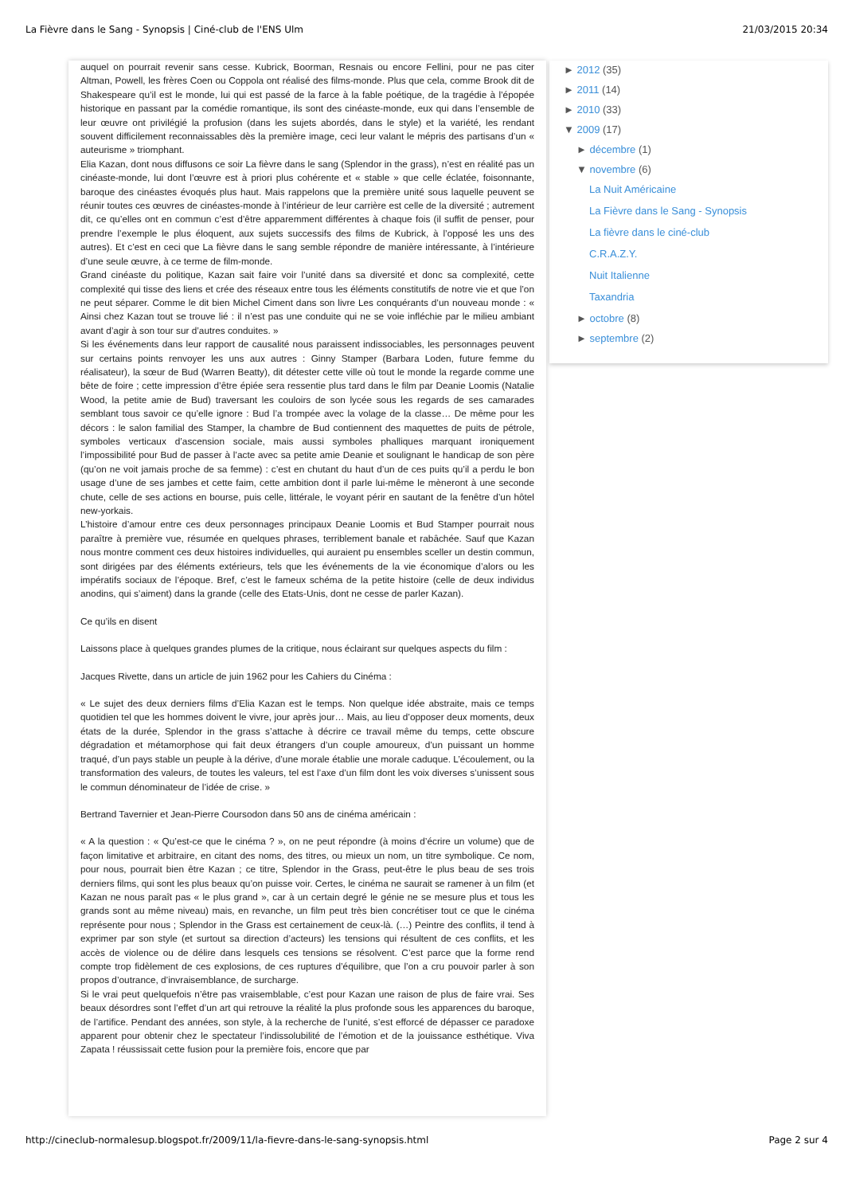La Fièvre dans le Sang - Synopsis | Ciné-club de l'ENS Ulm 21/03/2015 20:34
auquel on pourrait revenir sans cesse. Kubrick, Boorman, Resnais ou encore Fellini, pour ne pas citer Altman, Powell, les frères Coen ou Coppola ont réalisé des films-monde. Plus que cela, comme Brook dit de Shakespeare qu’il est le monde, lui qui est passé de la farce à la fable poétique, de la tragédie à l’épopée historique en passant par la comédie romantique, ils sont des cinéaste-monde, eux qui dans l’ensemble de leur œuvre ont privilégié la profusion (dans les sujets abordés, dans le style) et la variété, les rendant souvent difficilement reconnaissables dès la première image, ceci leur valant le mépris des partisans d’un « auteurisme » triomphant.
Elia Kazan, dont nous diffusons ce soir La fièvre dans le sang (Splendor in the grass), n’est en réalité pas un cinéaste-monde, lui dont l’œuvre est à priori plus cohérente et « stable » que celle éclatée, foisonnante, baroque des cinéastes évoqués plus haut. Mais rappelons que la première unité sous laquelle peuvent se réunir toutes ces œuvres de cinéastes-monde à l’intérieur de leur carrière est celle de la diversité ; autrement dit, ce qu’elles ont en commun c’est d’être apparemment différentes à chaque fois (il suffit de penser, pour prendre l’exemple le plus éloquent, aux sujets successifs des films de Kubrick, à l’opposé les uns des autres). Et c’est en ceci que La fièvre dans le sang semble répondre de manière intéressante, à l’intérieure d’une seule œuvre, à ce terme de film-monde.
Grand cinéaste du politique, Kazan sait faire voir l’unité dans sa diversité et donc sa complexité, cette complexité qui tisse des liens et crée des réseaux entre tous les éléments constitutifs de notre vie et que l’on ne peut séparer. Comme le dit bien Michel Ciment dans son livre Les conquérants d’un nouveau monde : « Ainsi chez Kazan tout se trouve lié : il n’est pas une conduite qui ne se voie infléchie par le milieu ambiant avant d’agir à son tour sur d’autres conduites. »
Si les événements dans leur rapport de causalité nous paraissent indissociables, les personnages peuvent sur certains points renvoyer les uns aux autres : Ginny Stamper (Barbara Loden, future femme du réalisateur), la sœur de Bud (Warren Beatty), dit détester cette ville où tout le monde la regarde comme une bête de foire ; cette impression d’être épiée sera ressentie plus tard dans le film par Deanie Loomis (Natalie Wood, la petite amie de Bud) traversant les couloirs de son lycée sous les regards de ses camarades semblant tous savoir ce qu’elle ignore : Bud l’a trompée avec la volage de la classe… De même pour les décors : le salon familial des Stamper, la chambre de Bud contiennent des maquettes de puits de pétrole, symboles verticaux d’ascension sociale, mais aussi symboles phalliques marquant ironiquement l’impossibilité pour Bud de passer à l’acte avec sa petite amie Deanie et soulignant le handicap de son père (qu’on ne voit jamais proche de sa femme) : c’est en chutant du haut d’un de ces puits qu’il a perdu le bon usage d’une de ses jambes et cette faim, cette ambition dont il parle lui-même le mèneront à une seconde chute, celle de ses actions en bourse, puis celle, littérale, le voyant périr en sautant de la fenêtre d’un hôtel new-yorkais.
L’histoire d’amour entre ces deux personnages principaux Deanie Loomis et Bud Stamper pourrait nous paraître à première vue, résumée en quelques phrases, terriblement banale et rabâchée. Sauf que Kazan nous montre comment ces deux histoires individuelles, qui auraient pu ensembles sceller un destin commun, sont dirigées par des éléments extérieurs, tels que les événements de la vie économique d’alors ou les impératifs sociaux de l’époque. Bref, c’est le fameux schéma de la petite histoire (celle de deux individus anodins, qui s’aiment) dans la grande (celle des Etats-Unis, dont ne cesse de parler Kazan).
Ce qu’ils en disent
Laissons place à quelques grandes plumes de la critique, nous éclairant sur quelques aspects du film :
Jacques Rivette, dans un article de juin 1962 pour les Cahiers du Cinéma :
« Le sujet des deux derniers films d’Elia Kazan est le temps. Non quelque idée abstraite, mais ce temps quotidien tel que les hommes doivent le vivre, jour après jour… Mais, au lieu d’opposer deux moments, deux états de la durée, Splendor in the grass s’attache à décrire ce travail même du temps, cette obscure dégradation et métamorphose qui fait deux étrangers d’un couple amoureux, d’un puissant un homme traqué, d’un pays stable un peuple à la dérive, d’une morale établie une morale caduque. L’écoulement, ou la transformation des valeurs, de toutes les valeurs, tel est l’axe d’un film dont les voix diverses s’unissent sous le commun dénominateur de l’idée de crise. »
Bertrand Tavernier et Jean-Pierre Coursodon dans 50 ans de cinéma américain :
« A la question : « Qu’est-ce que le cinéma ? », on ne peut répondre (à moins d’écrire un volume) que de façon limitative et arbitraire, en citant des noms, des titres, ou mieux un nom, un titre symbolique. Ce nom, pour nous, pourrait bien être Kazan ; ce titre, Splendor in the Grass, peut-être le plus beau de ses trois derniers films, qui sont les plus beaux qu’on puisse voir. Certes, le cinéma ne saurait se ramener à un film (et Kazan ne nous paraît pas « le plus grand », car à un certain degré le génie ne se mesure plus et tous les grands sont au même niveau) mais, en revanche, un film peut très bien concrétiser tout ce que le cinéma représente pour nous ; Splendor in the Grass est certainement de ceux-là. (…) Peintre des conflits, il tend à exprimer par son style (et surtout sa direction d’acteurs) les tensions qui résultent de ces conflits, et les accès de violence ou de délire dans lesquels ces tensions se résolvent. C’est parce que la forme rend compte trop fidèlement de ces explosions, de ces ruptures d’équilibre, que l’on a cru pouvoir parler à son propos d’outrance, d’invraisemblance, de surcharge.
Si le vrai peut quelquefois n’être pas vraisemblable, c’est pour Kazan une raison de plus de faire vrai. Ses beaux désordres sont l’effet d’un art qui retrouve la réalité la plus profonde sous les apparences du baroque, de l’artifice. Pendant des années, son style, à la recherche de l’unité, s’est efforcé de dépasser ce paradoxe apparent pour obtenir chez le spectateur l’indissolubilité de l’émotion et de la jouissance esthétique. Viva Zapata ! réussissait cette fusion pour la première fois, encore que par
► 2012 (35)
► 2011 (14)
► 2010 (33)
▼ 2009 (17)
► décembre (1)
▼ novembre (6)
La Nuit Américaine
La Fièvre dans le Sang - Synopsis
La fièvre dans le ciné-club
C.R.A.Z.Y.
Nuit Italienne
Taxandria
► octobre (8)
► septembre (2)
http://cineclub-normalesup.blogspot.fr/2009/11/la-fievre-dans-le-sang-synopsis.html Page 2 sur 4